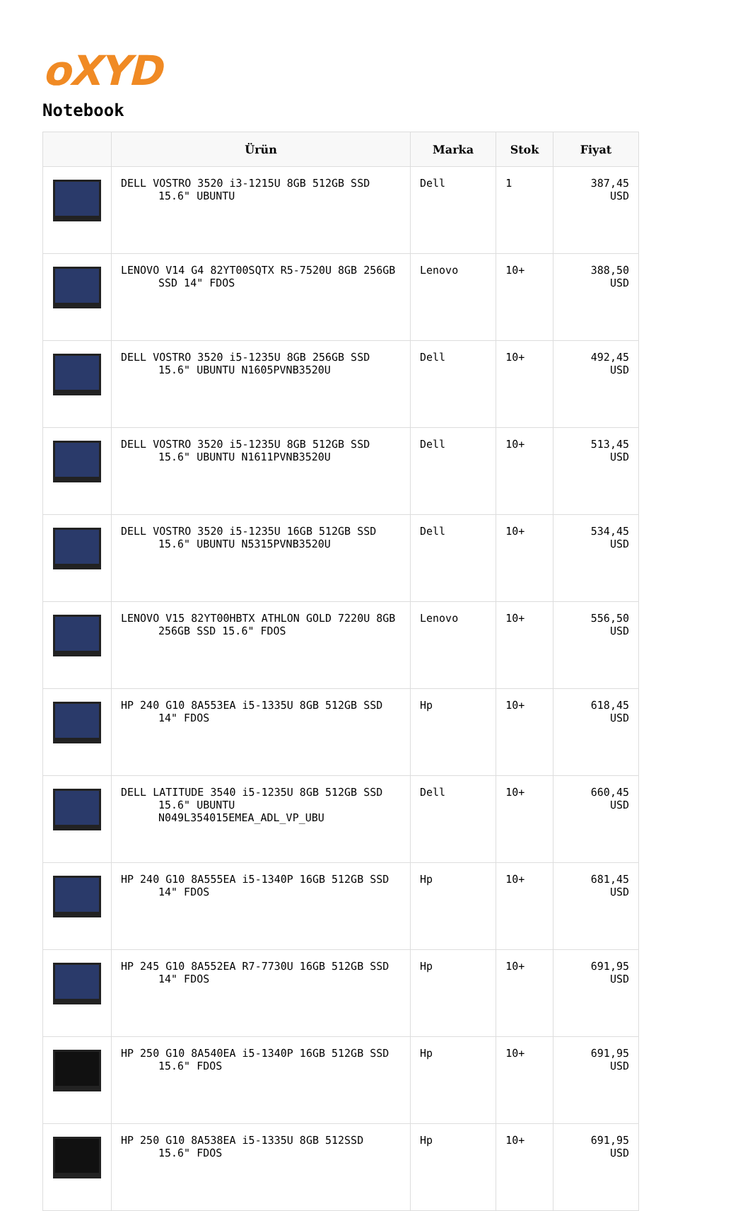oXYD
Notebook
| | Ürün | Marka | Stok | Fiyat |
| --- | --- | --- | --- | --- |
| | DELL VOSTRO 3520 i3-1215U 8GB 512GB SSD 15.6" UBUNTU | Dell | 1 | 387,45 USD |
| | LENOVO V14 G4 82YT00SQTX R5-7520U 8GB 256GB SSD 14" FDOS | Lenovo | 10+ | 388,50 USD |
| | DELL VOSTRO 3520 i5-1235U 8GB 256GB SSD 15.6" UBUNTU N1605PVNB3520U | Dell | 10+ | 492,45 USD |
| | DELL VOSTRO 3520 i5-1235U 8GB 512GB SSD 15.6" UBUNTU N1611PVNB3520U | Dell | 10+ | 513,45 USD |
| | DELL VOSTRO 3520 i5-1235U 16GB 512GB SSD 15.6" UBUNTU N5315PVNB3520U | Dell | 10+ | 534,45 USD |
| | LENOVO V15 82YT00HBTX ATHLON GOLD 7220U 8GB 256GB SSD 15.6" FDOS | Lenovo | 10+ | 556,50 USD |
| | HP 240 G10 8A553EA i5-1335U 8GB 512GB SSD 14" FDOS | Hp | 10+ | 618,45 USD |
| | DELL LATITUDE 3540 i5-1235U 8GB 512GB SSD 15.6" UBUNTU N049L354015EMEA_ADL_VP_UBU | Dell | 10+ | 660,45 USD |
| | HP 240 G10 8A555EA i5-1340P 16GB 512GB SSD 14" FDOS | Hp | 10+ | 681,45 USD |
| | HP 245 G10 8A552EA R7-7730U 16GB 512GB SSD 14" FDOS | Hp | 10+ | 691,95 USD |
| | HP 250 G10 8A540EA i5-1340P 16GB 512GB SSD 15.6" FDOS | Hp | 10+ | 691,95 USD |
| | HP 250 G10 8A538EA i5-1335U 8GB 512SSD 15.6" FDOS | Hp | 10+ | 691,95 USD |